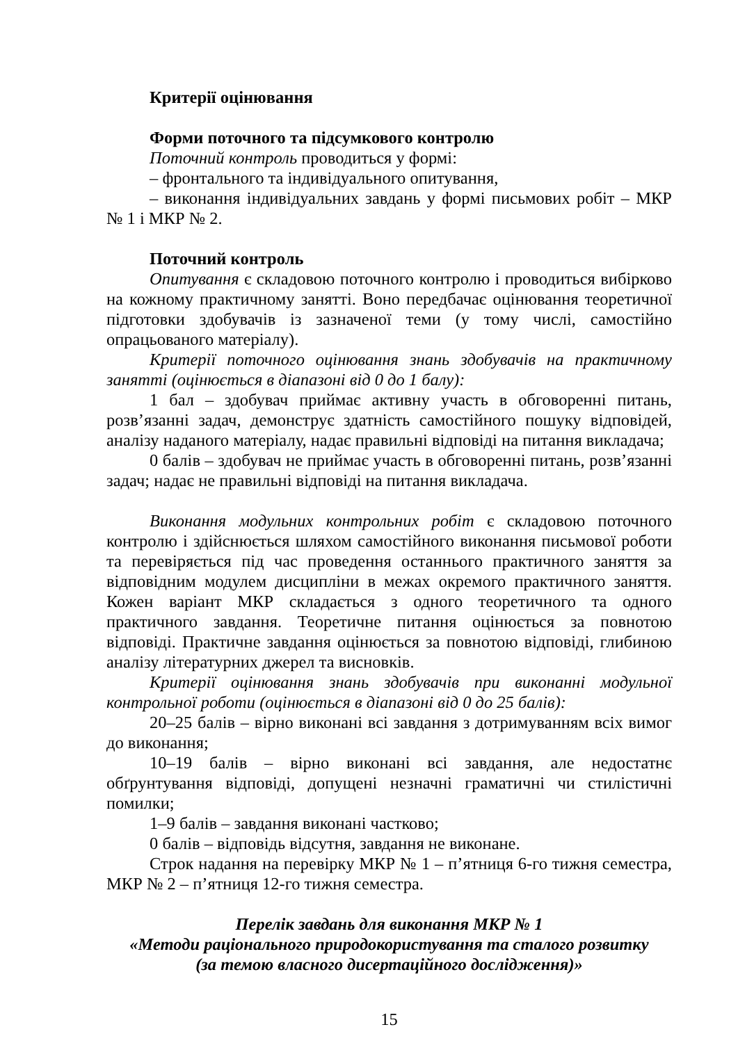Критерії оцінювання
Форми поточного та підсумкового контролю
Поточний контроль проводиться у формі:
– фронтального та індивідуального опитування,
– виконання індивідуальних завдань у формі письмових робіт – МКР № 1 і МКР № 2.
Поточний контроль
Опитування є складовою поточного контролю і проводиться вибірково на кожному практичному занятті. Воно передбачає оцінювання теоретичної підготовки здобувачів із зазначеної теми (у тому числі, самостійно опрацьованого матеріалу).
Критерії поточного оцінювання знань здобувачів на практичному занятті (оцінюється в діапазоні від 0 до 1 балу):
1 бал – здобувач приймає активну участь в обговоренні питань, розв’язанні задач, демонструє здатність самостійного пошуку відповідей, аналізу наданого матеріалу, надає правильні відповіді на питання викладача;
0 балів – здобувач не приймає участь в обговоренні питань, розв’язанні задач; надає не правильні відповіді на питання викладача.
Виконання модульних контрольних робіт є складовою поточного контролю і здійснюється шляхом самостійного виконання письмової роботи та перевіряється під час проведення останнього практичного заняття за відповідним модулем дисципліни в межах окремого практичного заняття. Кожен варіант МКР складається з одного теоретичного та одного практичного завдання. Теоретичне питання оцінюється за повнотою відповіді. Практичне завдання оцінюється за повнотою відповіді, глибиною аналізу літературних джерел та висновків.
Критерії оцінювання знань здобувачів при виконанні модульної контрольної роботи (оцінюється в діапазоні від 0 до 25 балів):
20–25 балів – вірно виконані всі завдання з дотримуванням всіх вимог до виконання;
10–19 балів – вірно виконані всі завдання, але недостатнє обґрунтування відповіді, допущені незначні граматичні чи стилістичні помилки;
1–9 балів – завдання виконані частково;
0 балів – відповідь відсутня, завдання не виконане.
Строк надання на перевірку МКР № 1 – п’ятниця 6-го тижня семестра, МКР № 2 – п’ятниця 12-го тижня семестра.
Перелік завдань для виконання МКР № 1
«Методи раціонального природокористування та сталого розвитку
(за темою власного дисертаційного дослідження)»
15